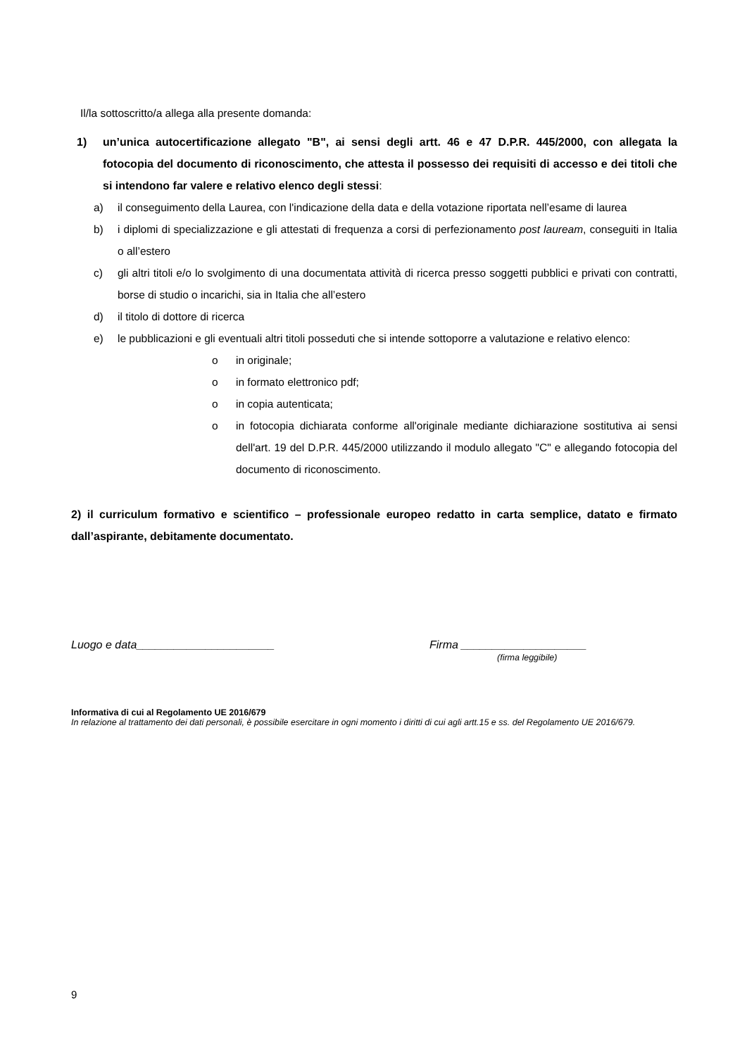Il/la sottoscritto/a allega alla presente domanda:
1) un’unica autocertificazione allegato "B", ai sensi degli artt. 46 e 47 D.P.R. 445/2000, con allegata la fotocopia del documento di riconoscimento, che attesta il possesso dei requisiti di accesso e dei titoli che si intendono far valere e relativo elenco degli stessi:
a) il conseguimento della Laurea, con l'indicazione della data e della votazione riportata nell’esame di laurea
b) i diplomi di specializzazione e gli attestati di frequenza a corsi di perfezionamento post lauream, conseguiti in Italia o all’estero
c) gli altri titoli e/o lo svolgimento di una documentata attività di ricerca presso soggetti pubblici e privati con contratti, borse di studio o incarichi, sia in Italia che all’estero
d) il titolo di dottore di ricerca
e) le pubblicazioni e gli eventuali altri titoli posseduti che si intende sottoporre a valutazione e relativo elenco:
o in originale;
o in formato elettronico pdf;
o in copia autenticata;
o in fotocopia dichiarata conforme all'originale mediante dichiarazione sostitutiva ai sensi dell'art. 19 del D.P.R. 445/2000 utilizzando il modulo allegato "C" e allegando fotocopia del documento di riconoscimento.
2) il curriculum formativo e scientifico – professionale europeo redatto in carta semplice, datato e firmato dall’aspirante, debitamente documentato.
Luogo e data______________________ Firma ____________________
(firma leggibile)
Informativa di cui al Regolamento UE 2016/679
In relazione al trattamento dei dati personali, è possibile esercitare in ogni momento i diritti di cui agli artt.15 e ss. del Regolamento UE 2016/679.
9